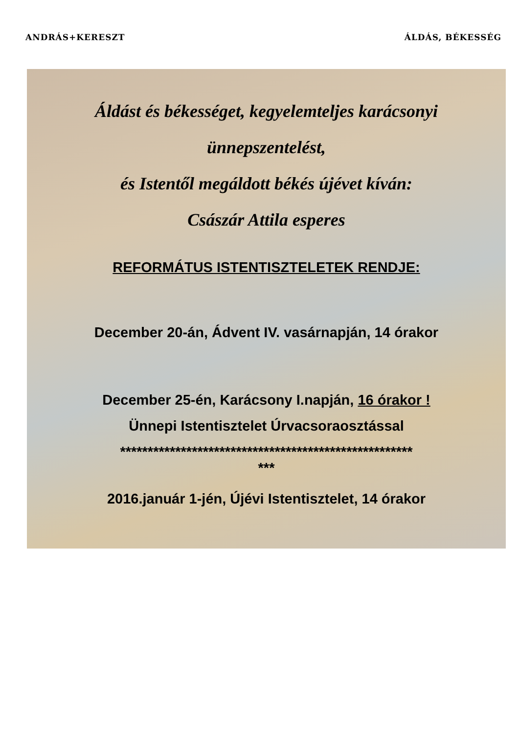ANDRÁS+KERESZT ÁLDÁS, BÉKESSÉG
Áldást és békességet, kegyelemteljes karácsonyi
ünnepszentelést,
és Istentől megáldott békés újévet kíván:
Császár Attila esperes
REFORMÁTUS ISTENTISZTELETEK RENDJE:
December 20-án, Ádvent IV. vasárnapján, 14 órakor
December 25-én, Karácsony I.napján, 16 órakor !
Ünnepi Istentisztelet Úrvacsoraosztással
*****************************************************
***
2016.január 1-jén, Újévi Istentisztelet, 14 órakor